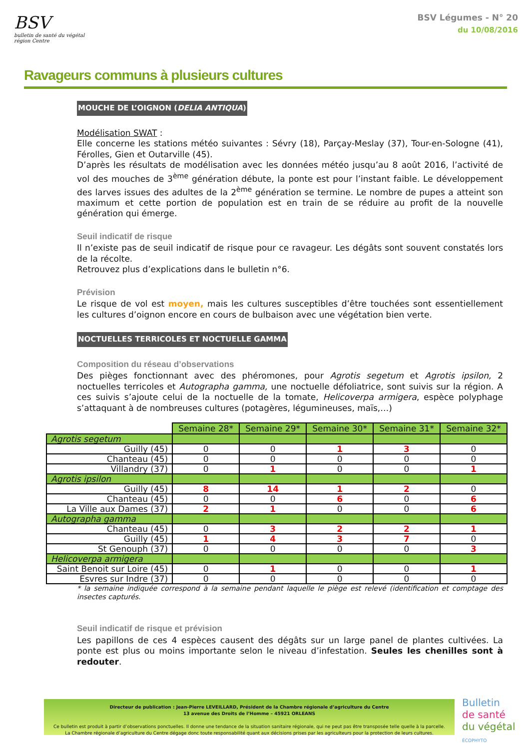BSV
bulletin de santé du végétal
région Centre
BSV Légumes - N° 20
du 10/08/2016
Ravageurs communs à plusieurs cultures
MOUCHE DE L’OIGNON (DELIA ANTIQUA)
Modélisation SWAT :
Elle concerne les stations météo suivantes : Sévry (18), Parçay-Meslay (37), Tour-en-Sologne (41), Férolles, Gien et Outarville (45).
D’après les résultats de modélisation avec les données météo jusqu’au 8 août 2016, l’activité de vol des mouches de 3<sup>ème</sup> génération débute, la ponte est pour l’instant faible. Le développement des larves issues des adultes de la 2<sup>ème</sup> génération se termine. Le nombre de pupes a atteint son maximum et cette portion de population est en train de se réduire au profit de la nouvelle génération qui émerge.
Seuil indicatif de risque
Il n’existe pas de seuil indicatif de risque pour ce ravageur. Les dégâts sont souvent constatés lors de la récolte.
Retrouvez plus d’explications dans le bulletin n°6.
Prévision
Le risque de vol est moyen, mais les cultures susceptibles d’être touchées sont essentiellement les cultures d’oignon encore en cours de bulbaison avec une végétation bien verte.
NOCTUELLES TERRICOLES ET NOCTUELLE GAMMA
Composition du réseau d’observations
Des pièges fonctionnant avec des phéromones, pour Agrotis segetum et Agrotis ipsilon, 2 noctuelles terricoles et Autographa gamma, une noctuelle défoliatrice, sont suivis sur la région. A ces suivis s’ajoute celui de la noctuelle de la tomate, Helicoverpa armigera, espèce polyphage s’attaquant à de nombreuses cultures (potagères, légumineuses, maïs,…)
| | Semaine 28* | Semaine 29* | Semaine 30* | Semaine 31* | Semaine 32* |
| Agrotis segetum | | | | | |
| Guilly (45) | 0 | 0 | 1 | 3 | 0 |
| Chanteau (45) | 0 | 0 | 0 | 0 | 0 |
| Villandry (37) | 0 | 1 | 0 | 0 | 1 |
| Agrotis ipsilon | | | | | |
| Guilly (45) | 8 | 14 | 1 | 2 | 0 |
| Chanteau (45) | 0 | 0 | 6 | 0 | 6 |
| La Ville aux Dames (37) | 2 | 1 | 0 | 0 | 6 |
| Autographa gamma | | | | | |
| Chanteau (45) | 0 | 3 | 2 | 2 | 1 |
| Guilly (45) | 1 | 4 | 3 | 7 | 0 |
| St Genouph (37) | 0 | 0 | 0 | 0 | 3 |
| Helicoverpa armigera | | | | | |
| Saint Benoit sur Loire (45) | 0 | 1 | 0 | 0 | 1 |
| Esvres sur Indre (37) | 0 | 0 | 0 | 0 | 0 |
* la semaine indiquée correspond à la semaine pendant laquelle le piège est relevé (identification et comptage des insectes capturés.
Seuil indicatif de risque et prévision
Les papillons de ces 4 espèces causent des dégâts sur un large panel de plantes cultivées. La ponte est plus ou moins importante selon le niveau d’infestation. Seules les chenilles sont à redouter.
Directeur de publication : Jean-Pierre LEVEILLARD, Président de la Chambre régionale d’agriculture du Centre
13 avenue des Droits de l’Homme – 45921 ORLEANS
Ce bulletin est produit à partir d’observations ponctuelles. Il donne une tendance de la situation sanitaire régionale, qui ne peut pas être transposée telle quelle à la parcelle.
La Chambre régionale d’agriculture du Centre dégage donc toute responsabilité quant aux décisions prises par les agriculteurs pour la protection de leurs cultures.
Bulletin
de santé
du végétal
ÉCOPHYTO